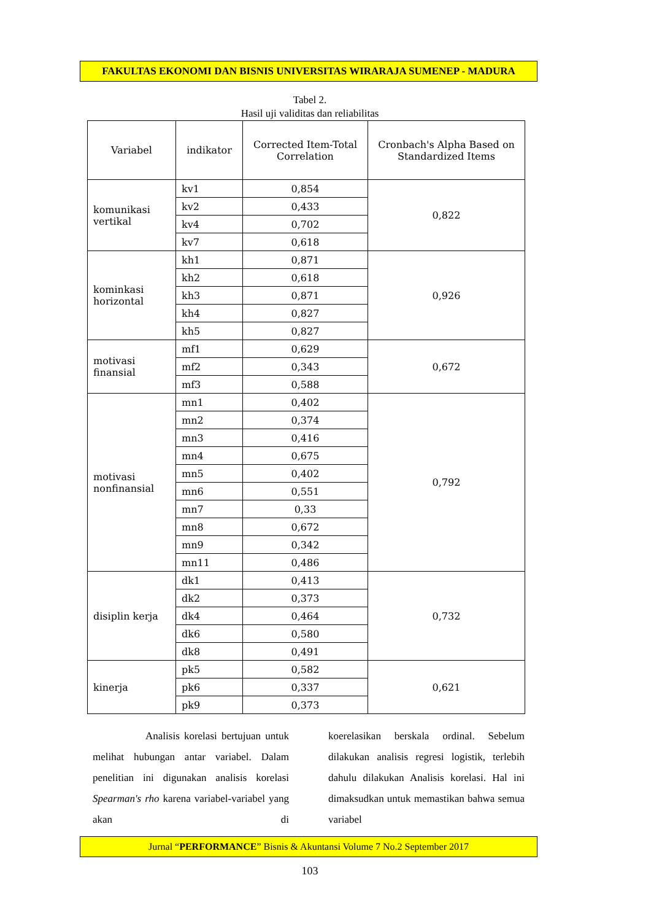FAKULTAS EKONOMI DAN BISNIS UNIVERSITAS WIRARAJA SUMENEP - MADURA
Tabel 2.
Hasil uji validitas dan reliabilitas
| Variabel | indikator | Corrected Item-Total Correlation | Cronbach's Alpha Based on Standardized Items |
| --- | --- | --- | --- |
| komunikasi vertikal | kv1 | 0,854 | 0,822 |
| | kv2 | 0,433 | |
| | kv4 | 0,702 | |
| | kv7 | 0,618 | |
| kominkasi horizontal | kh1 | 0,871 | 0,926 |
| | kh2 | 0,618 | |
| | kh3 | 0,871 | |
| | kh4 | 0,827 | |
| | kh5 | 0,827 | |
| motivasi finansial | mf1 | 0,629 | 0,672 |
| | mf2 | 0,343 | |
| | mf3 | 0,588 | |
| motivasi nonfinansial | mn1 | 0,402 | 0,792 |
| | mn2 | 0,374 | |
| | mn3 | 0,416 | |
| | mn4 | 0,675 | |
| | mn5 | 0,402 | |
| | mn6 | 0,551 | |
| | mn7 | 0,33 | |
| | mn8 | 0,672 | |
| | mn9 | 0,342 | |
| | mn11 | 0,486 | |
| disiplin kerja | dk1 | 0,413 | 0,732 |
| | dk2 | 0,373 | |
| | dk4 | 0,464 | |
| | dk6 | 0,580 | |
| | dk8 | 0,491 | |
| kinerja | pk5 | 0,582 | 0,621 |
| | pk6 | 0,337 | |
| | pk9 | 0,373 | |
Analisis korelasi bertujuan untuk melihat hubungan antar variabel. Dalam penelitian ini digunakan analisis korelasi Spearman's rho karena variabel-variabel yang akan di
koerelasikan berskala ordinal. Sebelum dilakukan analisis regresi logistik, terlebih dahulu dilakukan Analisis korelasi. Hal ini dimaksudkan untuk memastikan bahwa semua variabel
Jurnal “PERFORMANCE” Bisnis & Akuntansi Volume 7 No.2 September 2017
103